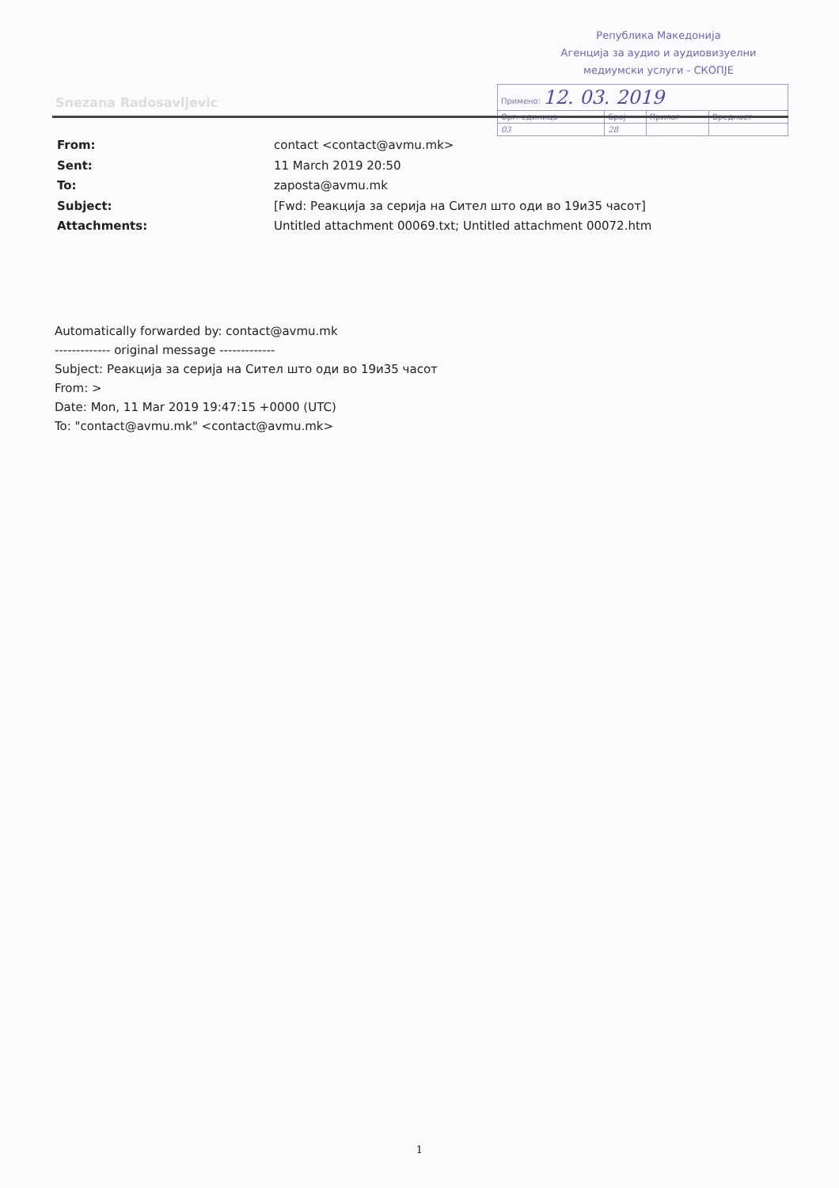Република Македонија
Агенција за аудио и аудиовизуелни
медиумски услуги - СКОПЈЕ
| Примено: 12. 03. 2019 | | | |
| Орг. единица | Број | Прилог | Вредност |
| 03 | 28 | | |
Snezana Radosavljevic
| From: | contact <contact@avmu.mk> |
| Sent: | 11 March 2019 20:50 |
| To: | zaposta@avmu.mk |
| Subject: | [Fwd: Реакција за серија на Сител што оди во 19и35 часот] |
| Attachments: | Untitled attachment 00069.txt; Untitled attachment 00072.htm |
Automatically forwarded by: contact@avmu.mk
------------- original message -------------
Subject: Реакција за серија на Сител што оди во 19и35 часот
From: >
Date: Mon, 11 Mar 2019 19:47:15 +0000 (UTC)
To: "contact@avmu.mk" <contact@avmu.mk>
1